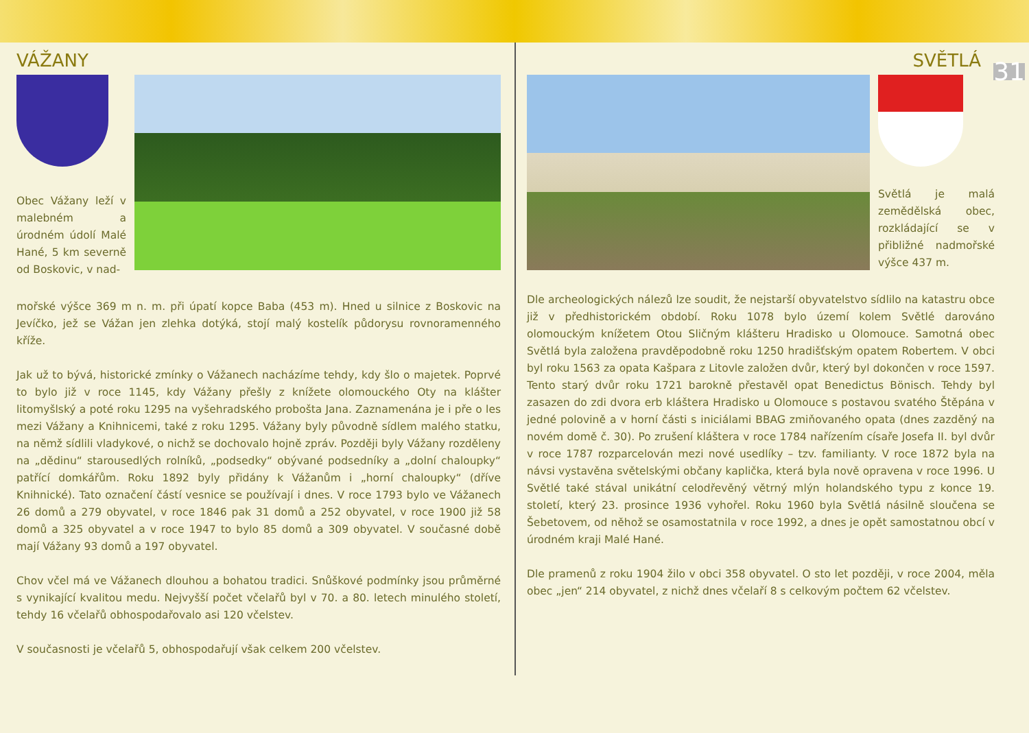VÁŽANY
Obec Vážany leží v malebném a úrodném údolí Malé Hané, 5 km severně od Boskovic, v nad-
mořské výšce 369 m n. m. při úpatí kopce Baba (453 m). Hned u silnice z Boskovic na Jevíčko, jež se Vážan jen zlehka dotýká, stojí malý kostelík půdorysu rovnoramenného kříže.
Jak už to bývá, historické zmínky o Vážanech nacházíme tehdy, kdy šlo o majetek. Poprvé to bylo již v roce 1145, kdy Vážany přešly z knížete olomouckého Oty na klášter litomyšlský a poté roku 1295 na vyšehradského probošta Jana. Zaznamenána je i pře o les mezi Vážany a Knihnicemi, také z roku 1295. Vážany byly původně sídlem malého statku, na němž sídlili vladykové, o nichž se dochovalo hojně zpráv. Později byly Vážany rozděleny na „dědinu“ starousedlých rolníků, „podsedky“ obývané podsedníky a „dolní chaloupky“ patřící domkářům. Roku 1892 byly přidány k Vážanům i „horní chaloupky“ (dříve Knihnické). Tato označení částí vesnice se používají i dnes. V roce 1793 bylo ve Vážanech 26 domů a 279 obyvatel, v roce 1846 pak 31 domů a 252 obyvatel, v roce 1900 již 58 domů a 325 obyvatel a v roce 1947 to bylo 85 domů a 309 obyvatel. V současné době mají Vážany 93 domů a 197 obyvatel.
Chov včel má ve Vážanech dlouhou a bohatou tradici. Snůškové podmínky jsou průměrné s vynikající kvalitou medu. Nejvyšší počet včelařů byl v 70. a 80. letech minulého století, tehdy 16 včelařů obhospodařovalo asi 120 včelstev.
V současnosti je včelařů 5, obhospodařují však celkem 200 včelstev.
31
SVĚTLÁ
Světlá je malá zemědělská obec, rozkládající se v přibližné nadmořské výšce 437 m.
Dle archeologických nálezů lze soudit, že nejstarší obyvatelstvo sídlilo na katastru obce již v předhistorickém období. Roku 1078 bylo území kolem Světlé darováno olomouckým knížetem Otou Sličným klášteru Hradisko u Olomouce. Samotná obec Světlá byla založena pravděpodobně roku 1250 hradišťským opatem Robertem. V obci byl roku 1563 za opata Kašpara z Litovle založen dvůr, který byl dokončen v roce 1597. Tento starý dvůr roku 1721 barokně přestavěl opat Benedictus Bönisch. Tehdy byl zasazen do zdi dvora erb kláštera Hradisko u Olomouce s postavou svatého Štěpána v jedné polovině a v horní části s iniciálami BBAG zmiňovaného opata (dnes zazděný na novém domě č. 30). Po zrušení kláštera v roce 1784 nařízením císaře Josefa II. byl dvůr v roce 1787 rozparcelován mezi nové usedlíky – tzv. familianty. V roce 1872 byla na návsi vystavěna světelskými občany kaplička, která byla nově opravena v roce 1996. U Světlé také stával unikátní celodřevěný větrný mlýn holandského typu z konce 19. století, který 23. prosince 1936 vyhořel. Roku 1960 byla Světlá násilně sloučena se Šebetovem, od něhož se osamostatnila v roce 1992, a dnes je opět samostatnou obcí v úrodném kraji Malé Hané.
Dle pramenů z roku 1904 žilo v obci 358 obyvatel. O sto let později, v roce 2004, měla obec „jen“ 214 obyvatel, z nichž dnes včelaří 8 s celkovým počtem 62 včelstev.